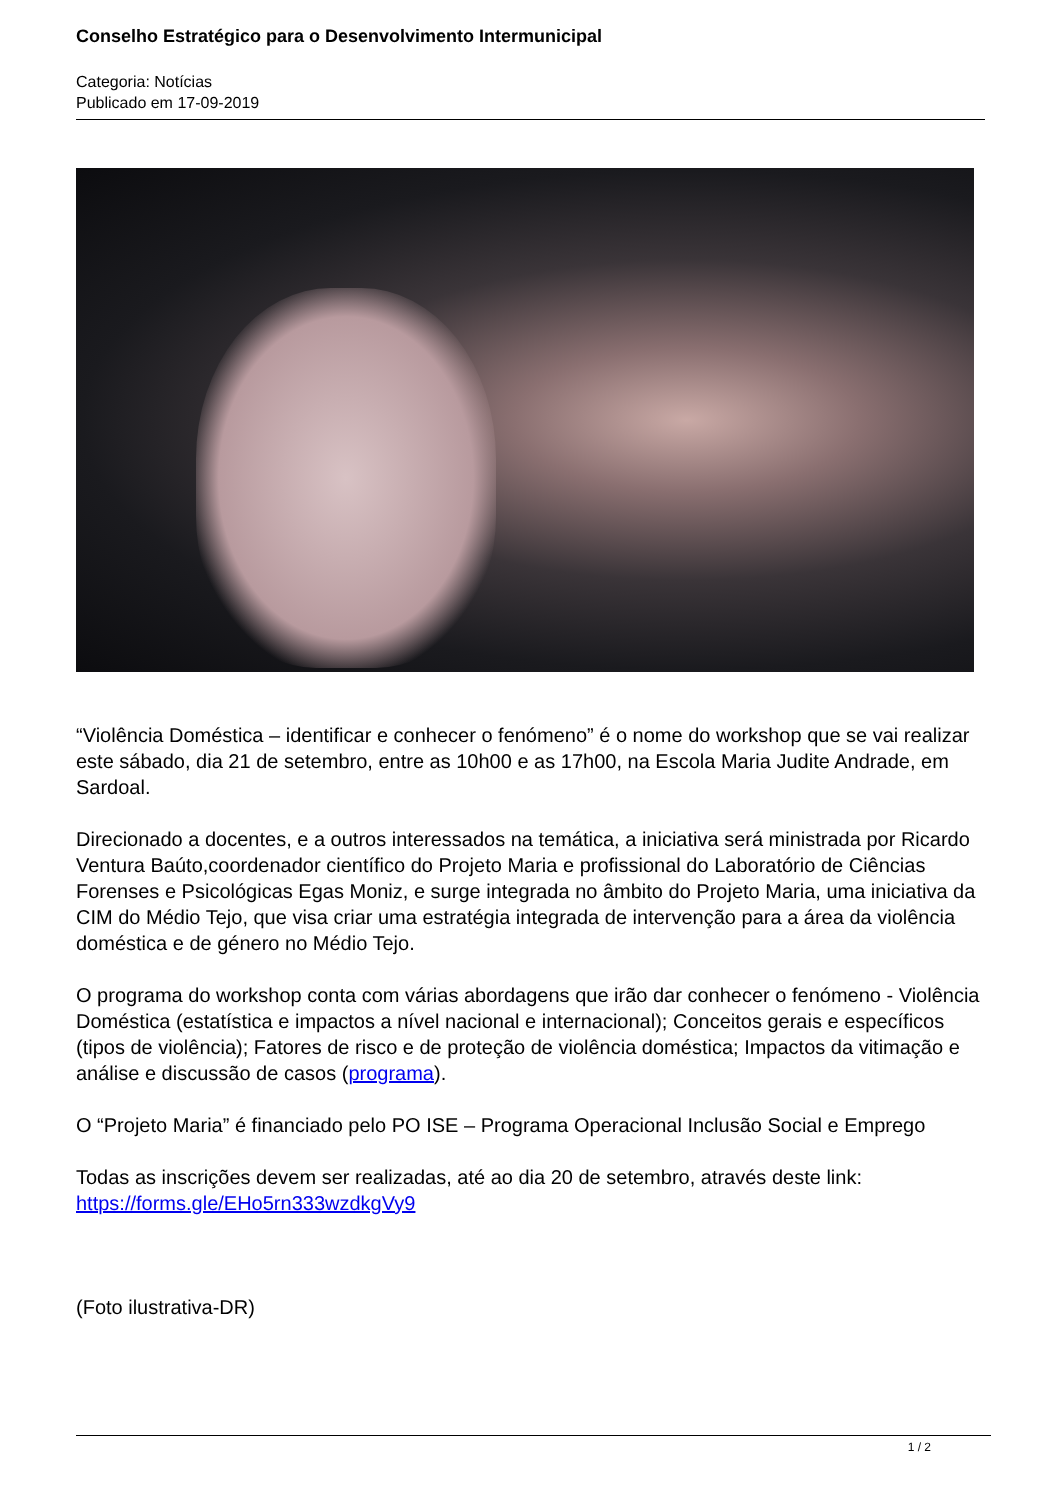Conselho Estratégico para o Desenvolvimento Intermunicipal
Categoria: Notícias
Publicado em 17-09-2019
“Violência Doméstica – identificar e conhecer o fenómeno” é o nome do workshop que se vai realizar este sábado, dia 21 de setembro, entre as 10h00 e as 17h00, na Escola Maria Judite Andrade, em Sardoal.
Direcionado a docentes, e a outros interessados na temática, a iniciativa será ministrada por Ricardo Ventura Baúto,coordenador científico do Projeto Maria e profissional do Laboratório de Ciências Forenses e Psicológicas Egas Moniz, e surge integrada no âmbito do Projeto Maria, uma iniciativa da CIM do Médio Tejo, que visa criar uma estratégia integrada de intervenção para a área da violência doméstica e de género no Médio Tejo.
O programa do workshop conta com várias abordagens que irão dar conhecer o fenómeno - Violência Doméstica (estatística e impactos a nível nacional e internacional); Conceitos gerais e específicos (tipos de violência); Fatores de risco e de proteção de violência doméstica; Impactos da vitimação e análise e discussão de casos (programa).
O “Projeto Maria” é financiado pelo PO ISE – Programa Operacional Inclusão Social e Emprego
Todas as inscrições devem ser realizadas, até ao dia 20 de setembro, através deste link:
https://forms.gle/EHo5rn333wzdkgVy9
(Foto ilustrativa-DR)
1 / 2